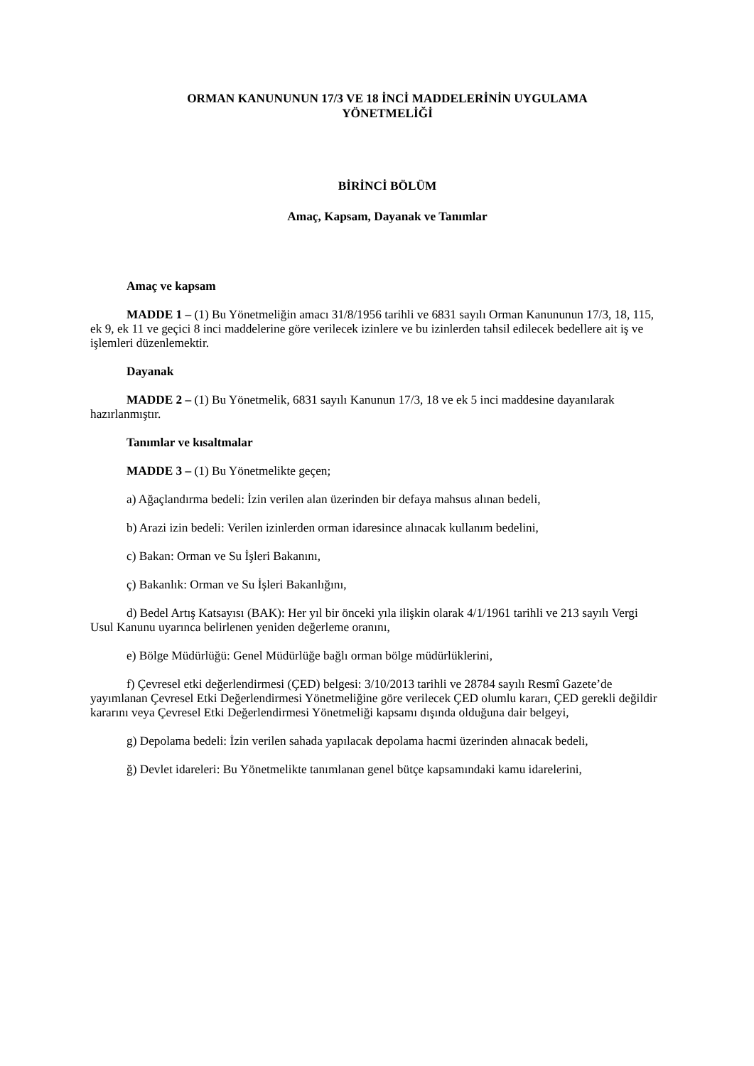ORMAN KANUNUNUN 17/3 VE 18 İNCİ MADDELERİNİN UYGULAMA
YÖNETMELİĞİ
BİRİNCİ BÖLÜM
Amaç, Kapsam, Dayanak ve Tanımlar
Amaç ve kapsam
MADDE 1 – (1) Bu Yönetmeliğin amacı 31/8/1956 tarihli ve 6831 sayılı Orman Kanununun 17/3, 18, 115, ek 9, ek 11 ve geçici 8 inci maddelerine göre verilecek izinlere ve bu izinlerden tahsil edilecek bedellere ait iş ve işlemleri düzenlemektir.
Dayanak
MADDE 2 – (1) Bu Yönetmelik, 6831 sayılı Kanunun 17/3, 18 ve ek 5 inci maddesine dayanılarak hazırlanmıştır.
Tanımlar ve kısaltmalar
MADDE 3 – (1) Bu Yönetmelikte geçen;
a) Ağaçlandırma bedeli: İzin verilen alan üzerinden bir defaya mahsus alınan bedeli,
b) Arazi izin bedeli: Verilen izinlerden orman idaresince alınacak kullanım bedelini,
c) Bakan: Orman ve Su İşleri Bakanını,
ç) Bakanlık: Orman ve Su İşleri Bakanlığını,
d) Bedel Artış Katsayısı (BAK): Her yıl bir önceki yıla ilişkin olarak 4/1/1961 tarihli ve 213 sayılı Vergi Usul Kanunu uyarınca belirlenen yeniden değerleme oranını,
e) Bölge Müdürlüğü: Genel Müdürlüğe bağlı orman bölge müdürlüklerini,
f) Çevresel etki değerlendirmesi (ÇED) belgesi: 3/10/2013 tarihli ve 28784 sayılı Resmî Gazete’de yayımlanan Çevresel Etki Değerlendirmesi Yönetmeliğine göre verilecek ÇED olumlu kararı, ÇED gerekli değildir kararını veya Çevresel Etki Değerlendirmesi Yönetmeliği kapsamı dışında olduğuna dair belgeyi,
g) Depolama bedeli: İzin verilen sahada yapılacak depolama hacmi üzerinden alınacak bedeli,
ğ) Devlet idareleri: Bu Yönetmelikte tanımlanan genel bütçe kapsamındaki kamu idarelerini,